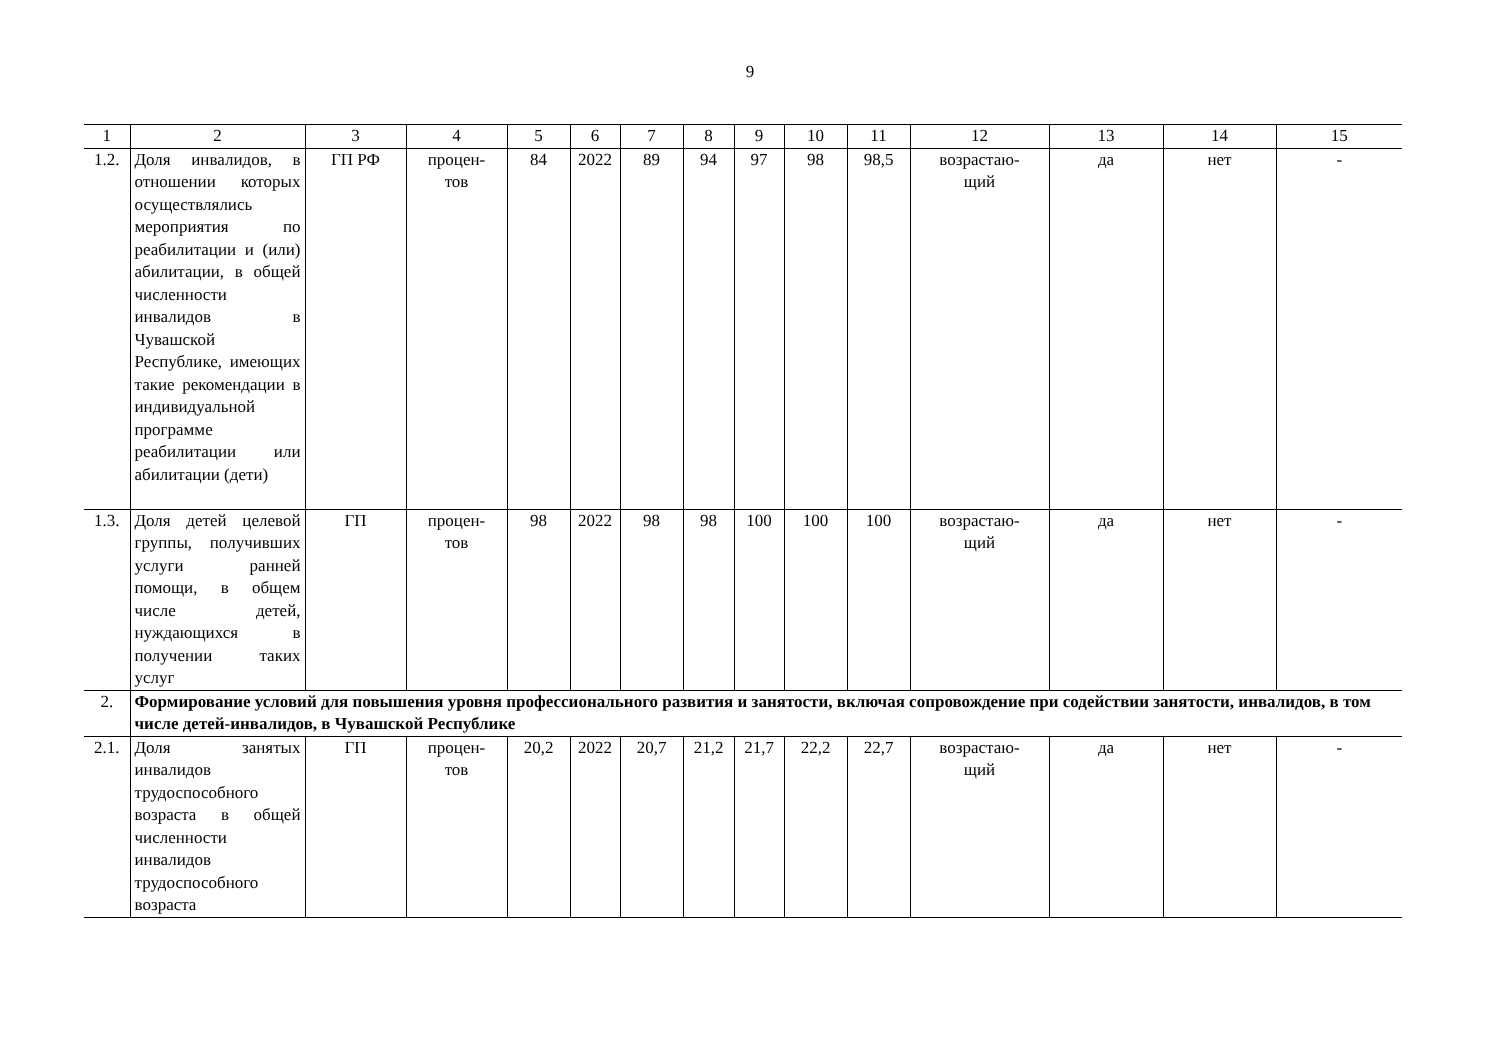9
| 1 | 2 | 3 | 4 | 5 | 6 | 7 | 8 | 9 | 10 | 11 | 12 | 13 | 14 | 15 |
| 1.2. | Доля инвалидов, в отношении которых осуществлялись мероприятия по реабилитации и (или) абилитации, в общей численности инвалидов в Чувашской Республике, имеющих такие рекомендации в индивидуальной программе реабилитации или абилитации (дети) | ГП РФ | процен- тов | 84 | 2022 | 89 | 94 | 97 | 98 | 98,5 | возрастаю- щий | да | нет | - |
| 1.3. | Доля детей целевой группы, получивших услуги ранней помощи, в общем числе детей, нуждающихся в получении таких услуг | ГП | процен- тов | 98 | 2022 | 98 | 98 | 100 | 100 | 100 | возрастаю- щий | да | нет | - |
| 2. | Формирование условий для повышения уровня профессионального развития и занятости, включая сопровождение при содействии занятости, инвалидов, в том числе детей-инвалидов, в Чувашской Республике | | | | | | | | | | | | | |
| 2.1. | Доля занятых инвалидов трудоспособного возраста в общей численности инвалидов трудоспособного возраста | ГП | процен- тов | 20,2 | 2022 | 20,7 | 21,2 | 21,7 | 22,2 | 22,7 | возрастаю- щий | да | нет | - |